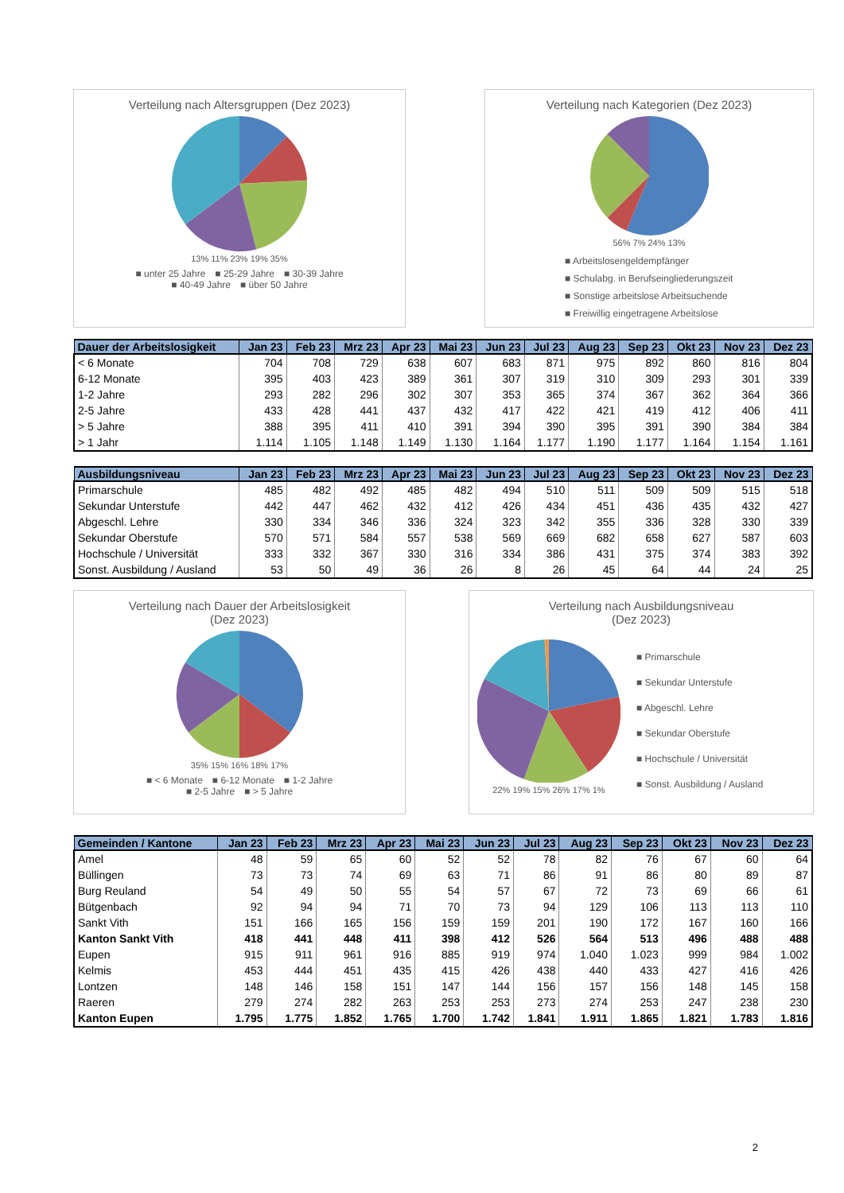Verteilung nach Altersgruppen (Dez 2023)
13% 11% 23% 19% 35%
■ unter 25 Jahre ■ 25-29 Jahre ■ 30-39 Jahre
■ 40-49 Jahre ■ über 50 Jahre
Verteilung nach Kategorien (Dez 2023)
56% 7% 24% 13%
■ Arbeitslosengeldempfänger
■ Schulabg. in Berufseingliederungszeit
■ Sonstige arbeitslose Arbeitsuchende
■ Freiwillig eingetragene Arbeitslose
| Dauer der Arbeitslosigkeit | Jan 23 | Feb 23 | Mrz 23 | Apr 23 | Mai 23 | Jun 23 | Jul 23 | Aug 23 | Sep 23 | Okt 23 | Nov 23 | Dez 23 |
| --- | --- | --- | --- | --- | --- | --- | --- | --- | --- | --- | --- | --- |
| < 6 Monate | 704 | 708 | 729 | 638 | 607 | 683 | 871 | 975 | 892 | 860 | 816 | 804 |
| 6-12 Monate | 395 | 403 | 423 | 389 | 361 | 307 | 319 | 310 | 309 | 293 | 301 | 339 |
| 1-2 Jahre | 293 | 282 | 296 | 302 | 307 | 353 | 365 | 374 | 367 | 362 | 364 | 366 |
| 2-5 Jahre | 433 | 428 | 441 | 437 | 432 | 417 | 422 | 421 | 419 | 412 | 406 | 411 |
| > 5 Jahre | 388 | 395 | 411 | 410 | 391 | 394 | 390 | 395 | 391 | 390 | 384 | 384 |
| > 1 Jahr | 1.114 | 1.105 | 1.148 | 1.149 | 1.130 | 1.164 | 1.177 | 1.190 | 1.177 | 1.164 | 1.154 | 1.161 |
| Ausbildungsniveau | Jan 23 | Feb 23 | Mrz 23 | Apr 23 | Mai 23 | Jun 23 | Jul 23 | Aug 23 | Sep 23 | Okt 23 | Nov 23 | Dez 23 |
| --- | --- | --- | --- | --- | --- | --- | --- | --- | --- | --- | --- | --- |
| Primarschule | 485 | 482 | 492 | 485 | 482 | 494 | 510 | 511 | 509 | 509 | 515 | 518 |
| Sekundar Unterstufe | 442 | 447 | 462 | 432 | 412 | 426 | 434 | 451 | 436 | 435 | 432 | 427 |
| Abgeschl. Lehre | 330 | 334 | 346 | 336 | 324 | 323 | 342 | 355 | 336 | 328 | 330 | 339 |
| Sekundar Oberstufe | 570 | 571 | 584 | 557 | 538 | 569 | 669 | 682 | 658 | 627 | 587 | 603 |
| Hochschule / Universität | 333 | 332 | 367 | 330 | 316 | 334 | 386 | 431 | 375 | 374 | 383 | 392 |
| Sonst. Ausbildung / Ausland | 53 | 50 | 49 | 36 | 26 | 8 | 26 | 45 | 64 | 44 | 24 | 25 |
Verteilung nach Dauer der Arbeitslosigkeit
(Dez 2023)
35% 15% 16% 18% 17%
■ < 6 Monate ■ 6-12 Monate ■ 1-2 Jahre
■ 2-5 Jahre ■ > 5 Jahre
Verteilung nach Ausbildungsniveau
(Dez 2023)
22% 19% 15% 26% 17% 1%
■ Primarschule
■ Sekundar Unterstufe
■ Abgeschl. Lehre
■ Sekundar Oberstufe
■ Hochschule / Universität
■ Sonst. Ausbildung / Ausland
| Gemeinden / Kantone | Jan 23 | Feb 23 | Mrz 23 | Apr 23 | Mai 23 | Jun 23 | Jul 23 | Aug 23 | Sep 23 | Okt 23 | Nov 23 | Dez 23 |
| --- | --- | --- | --- | --- | --- | --- | --- | --- | --- | --- | --- | --- |
| Amel | 48 | 59 | 65 | 60 | 52 | 52 | 78 | 82 | 76 | 67 | 60 | 64 |
| Büllingen | 73 | 73 | 74 | 69 | 63 | 71 | 86 | 91 | 86 | 80 | 89 | 87 |
| Burg Reuland | 54 | 49 | 50 | 55 | 54 | 57 | 67 | 72 | 73 | 69 | 66 | 61 |
| Bütgenbach | 92 | 94 | 94 | 71 | 70 | 73 | 94 | 129 | 106 | 113 | 113 | 110 |
| Sankt Vith | 151 | 166 | 165 | 156 | 159 | 159 | 201 | 190 | 172 | 167 | 160 | 166 |
| Kanton Sankt Vith | 418 | 441 | 448 | 411 | 398 | 412 | 526 | 564 | 513 | 496 | 488 | 488 |
| Eupen | 915 | 911 | 961 | 916 | 885 | 919 | 974 | 1.040 | 1.023 | 999 | 984 | 1.002 |
| Kelmis | 453 | 444 | 451 | 435 | 415 | 426 | 438 | 440 | 433 | 427 | 416 | 426 |
| Lontzen | 148 | 146 | 158 | 151 | 147 | 144 | 156 | 157 | 156 | 148 | 145 | 158 |
| Raeren | 279 | 274 | 282 | 263 | 253 | 253 | 273 | 274 | 253 | 247 | 238 | 230 |
| Kanton Eupen | 1.795 | 1.775 | 1.852 | 1.765 | 1.700 | 1.742 | 1.841 | 1.911 | 1.865 | 1.821 | 1.783 | 1.816 |
2